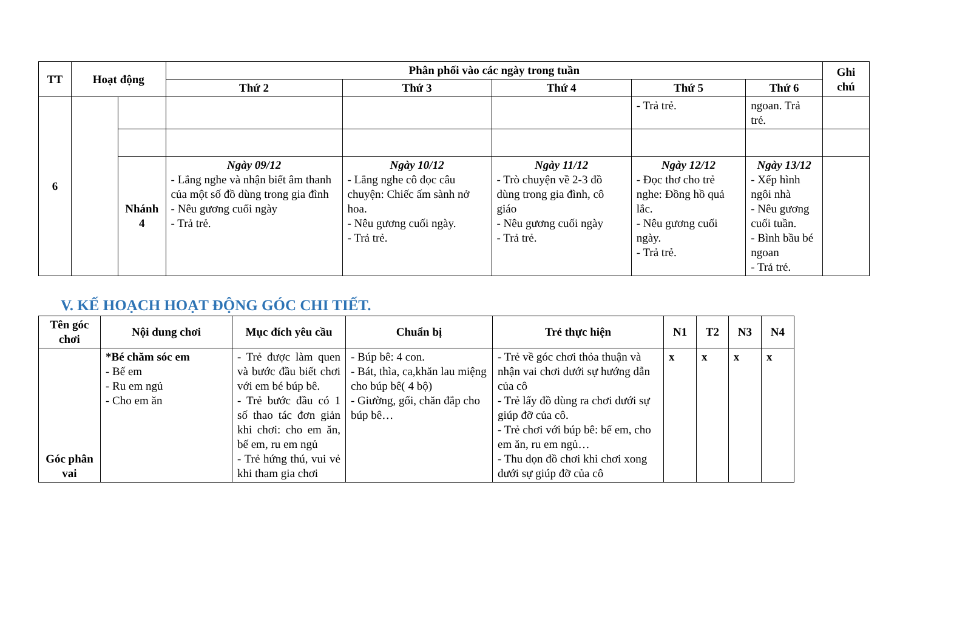| TT | Hoạt động | | Phân phối vào các ngày trong tuần | | | | | Ghi chú |
| --- | --- | --- | --- | --- | --- | --- | --- | --- |
| | | | Thứ 2 | Thứ 3 | Thứ 4 | Thứ 5 | Thứ 6 | |
| 6 | | | | | | - Trả trẻ. | ngoan. Trả trẻ. | |
| | | Nhánh 4 | Ngày 09/12 - Lắng nghe và nhận biết âm thanh của một số đồ dùng trong gia đình - Nêu gương cuối ngày - Trả trẻ. | Ngày 10/12 - Lắng nghe cô đọc câu chuyện: Chiếc ấm sành nở hoa. - Nêu gương cuối ngày. - Trả trẻ. | Ngày 11/12 - Trò chuyện về 2-3 đồ dùng trong gia đình, cô giáo - Nêu gương cuối ngày - Trả trẻ. | Ngày 12/12 - Đọc thơ cho trẻ nghe: Đồng hồ quả lắc. - Nêu gương cuối ngày. - Trả trẻ. | Ngày 13/12 - Xếp hình ngôi nhà - Nêu gương cuối tuần. - Bình bầu bé ngoan - Trả trẻ. | |
V. KẾ HOẠCH HOẠT ĐỘNG GÓC CHI TIẾT.
| Tên góc chơi | Nội dung chơi | Mục đích yêu cầu | Chuẩn bị | Trẻ thực hiện | N1 | T2 | N3 | N4 |
| --- | --- | --- | --- | --- | --- | --- | --- | --- |
| Góc phân vai | *Bé chăm sóc em - Bế em - Ru em ngủ - Cho em ăn | - Trẻ được làm quen và bước đầu biết chơi với em bé búp bê. - Trẻ bước đầu có 1 số thao tác đơn giản khi chơi: cho em ăn, bế em, ru em ngủ - Trẻ hứng thú, vui vẻ khi tham gia chơi | - Búp bê: 4 con. - Bát, thìa, ca,khăn lau miệng cho búp bê( 4 bộ) - Giường, gối, chăn đắp cho búp bê… | - Trẻ về góc chơi thỏa thuận và nhận vai chơi dưới sự hướng dẫn của cô - Trẻ lấy đồ dùng ra chơi dưới sự giúp đỡ của cô. - Trẻ chơi với búp bê: bế em, cho em ăn, ru em ngủ… - Thu dọn đồ chơi khi chơi xong dưới sự giúp đỡ của cô | x | x | x | x |